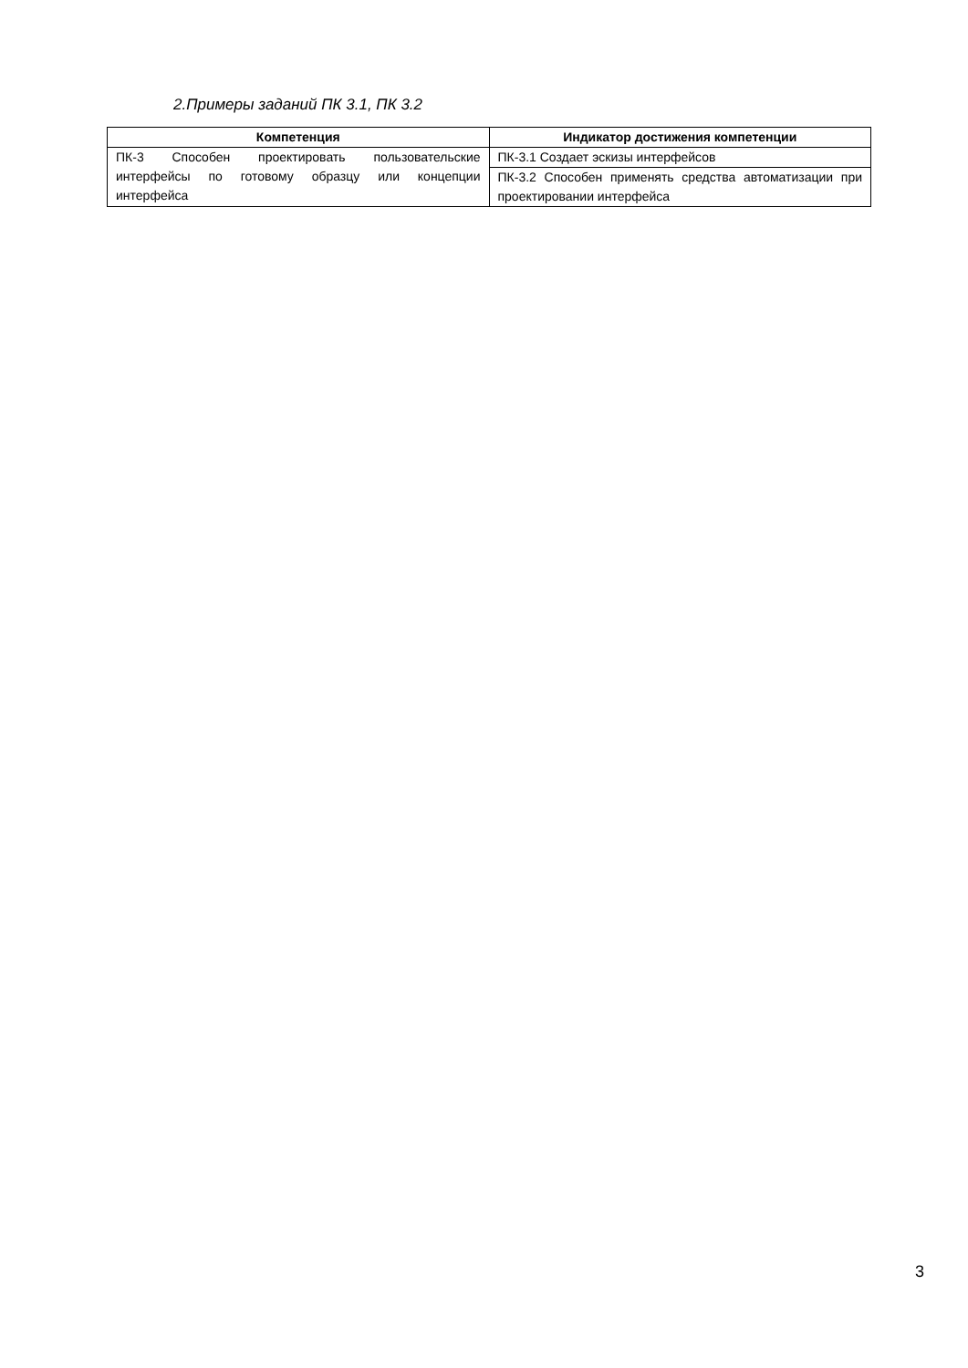2.Примеры заданий ПК 3.1, ПК 3.2
| Компетенция | Индикатор достижения компетенции |
| --- | --- |
| ПК-3 Способен проектировать пользовательские интерфейсы по готовому образцу или концепции интерфейса | ПК-3.1 Создает эскизы интерфейсов |
| | ПК-3.2 Способен применять средства автоматизации при проектировании интерфейса |
3